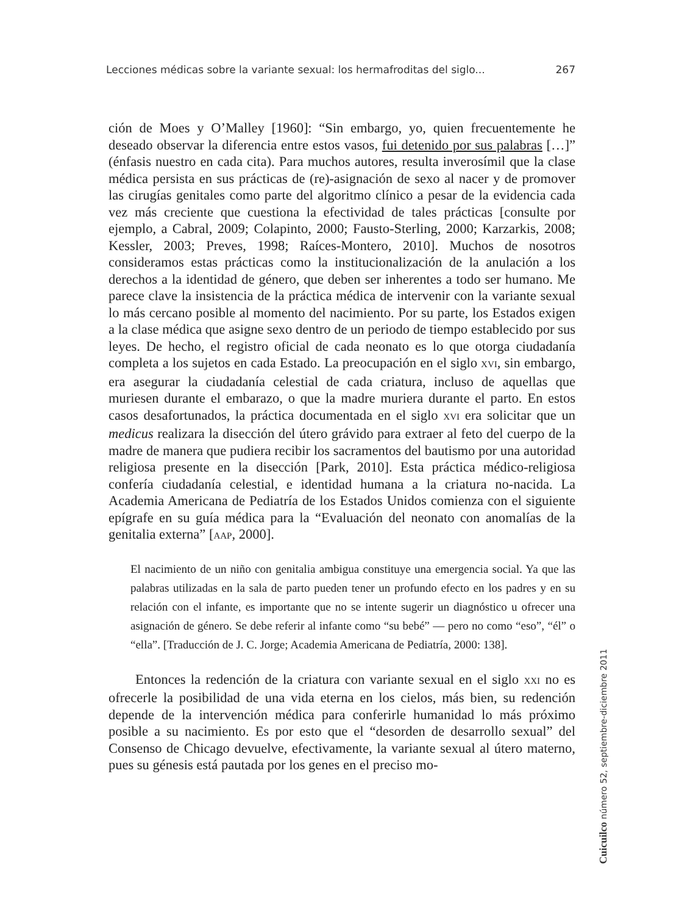Lecciones médicas sobre la variante sexual: los hermafroditas del siglo... 267
ción de Moes y O’Malley [1960]: “Sin embargo, yo, quien frecuentemente he deseado observar la diferencia entre estos vasos, fui detenido por sus palabras […]” (énfasis nuestro en cada cita). Para muchos autores, resulta inverosímil que la clase médica persista en sus prácticas de (re)-asignación de sexo al nacer y de promover las cirugías genitales como parte del algoritmo clínico a pesar de la evidencia cada vez más creciente que cuestiona la efectividad de tales prácticas [consulte por ejemplo, a Cabral, 2009; Colapinto, 2000; Fausto-Sterling, 2000; Karzarkis, 2008; Kessler, 2003; Preves, 1998; Raíces-Montero, 2010]. Muchos de nosotros consideramos estas prácticas como la institucionalización de la anulación a los derechos a la identidad de género, que deben ser inherentes a todo ser humano. Me parece clave la insistencia de la práctica médica de intervenir con la variante sexual lo más cercano posible al momento del nacimiento. Por su parte, los Estados exigen a la clase médica que asigne sexo dentro de un periodo de tiempo establecido por sus leyes. De hecho, el registro oficial de cada neonato es lo que otorga ciudadanía completa a los sujetos en cada Estado. La preocupación en el siglo XVI, sin embargo, era asegurar la ciudadanía celestial de cada criatura, incluso de aquellas que muriesen durante el embarazo, o que la madre muriera durante el parto. En estos casos desafortunados, la práctica documentada en el siglo XVI era solicitar que un medicus realizara la disección del útero grávido para extraer al feto del cuerpo de la madre de manera que pudiera recibir los sacramentos del bautismo por una autoridad religiosa presente en la disección [Park, 2010]. Esta práctica médico-religiosa confería ciudadanía celestial, e identidad humana a la criatura no-nacida. La Academia Americana de Pediatría de los Estados Unidos comienza con el siguiente epígrafe en su guía médica para la “Evaluación del neonato con anomalías de la genitalia externa” [AAP, 2000].
El nacimiento de un niño con genitalia ambigua constituye una emergencia social. Ya que las palabras utilizadas en la sala de parto pueden tener un profundo efecto en los padres y en su relación con el infante, es importante que no se intente sugerir un diagnóstico u ofrecer una asignación de género. Se debe referir al infante como “su bebé” — pero no como “eso”, “él” o “ella”. [Traducción de J. C. Jorge; Academia Americana de Pediatría, 2000: 138].
Entonces la redención de la criatura con variante sexual en el siglo XXI no es ofrecerle la posibilidad de una vida eterna en los cielos, más bien, su redención depende de la intervención médica para conferirle humanidad lo más próximo posible a su nacimiento. Es por esto que el “desorden de desarrollo sexual” del Consenso de Chicago devuelve, efectivamente, la variante sexual al útero materno, pues su génesis está pautada por los genes en el preciso mo-
Cuicuilco número 52, septiembre-diciembre 2011